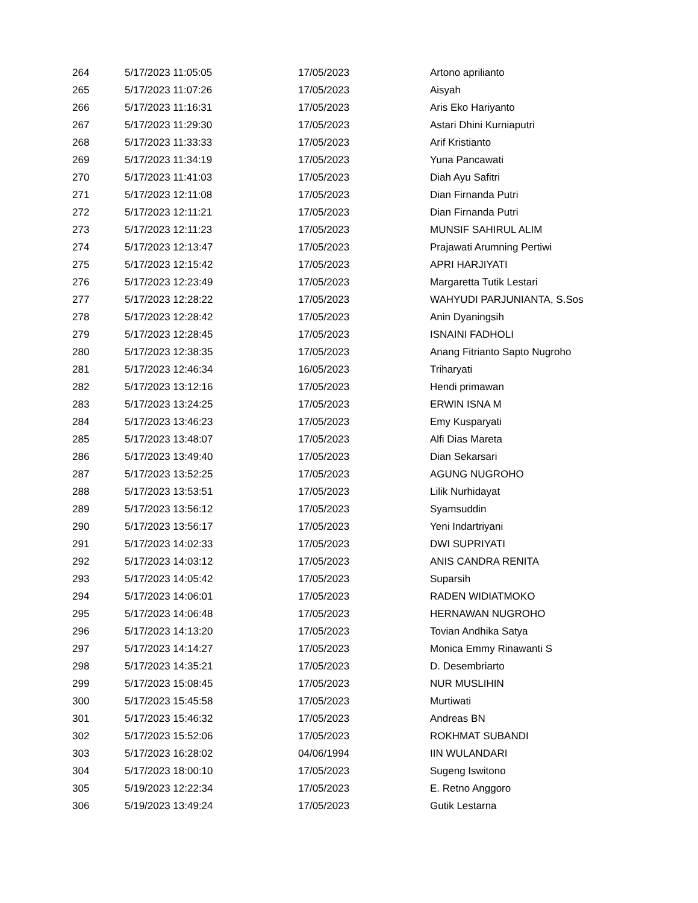| 264 | 5/17/2023 11:05:05 | 17/05/2023 | Artono aprilianto |
| 265 | 5/17/2023 11:07:26 | 17/05/2023 | Aisyah |
| 266 | 5/17/2023 11:16:31 | 17/05/2023 | Aris Eko Hariyanto |
| 267 | 5/17/2023 11:29:30 | 17/05/2023 | Astari Dhini Kurniaputri |
| 268 | 5/17/2023 11:33:33 | 17/05/2023 | Arif Kristianto |
| 269 | 5/17/2023 11:34:19 | 17/05/2023 | Yuna Pancawati |
| 270 | 5/17/2023 11:41:03 | 17/05/2023 | Diah Ayu Safitri |
| 271 | 5/17/2023 12:11:08 | 17/05/2023 | Dian Firnanda Putri |
| 272 | 5/17/2023 12:11:21 | 17/05/2023 | Dian Firnanda Putri |
| 273 | 5/17/2023 12:11:23 | 17/05/2023 | MUNSIF SAHIRUL ALIM |
| 274 | 5/17/2023 12:13:47 | 17/05/2023 | Prajawati Arumning Pertiwi |
| 275 | 5/17/2023 12:15:42 | 17/05/2023 | APRI HARJIYATI |
| 276 | 5/17/2023 12:23:49 | 17/05/2023 | Margaretta Tutik Lestari |
| 277 | 5/17/2023 12:28:22 | 17/05/2023 | WAHYUDI PARJUNIANTA, S.Sos |
| 278 | 5/17/2023 12:28:42 | 17/05/2023 | Anin Dyaningsih |
| 279 | 5/17/2023 12:28:45 | 17/05/2023 | ISNAINI FADHOLI |
| 280 | 5/17/2023 12:38:35 | 17/05/2023 | Anang Fitrianto Sapto Nugroho |
| 281 | 5/17/2023 12:46:34 | 16/05/2023 | Triharyati |
| 282 | 5/17/2023 13:12:16 | 17/05/2023 | Hendi primawan |
| 283 | 5/17/2023 13:24:25 | 17/05/2023 | ERWIN ISNA M |
| 284 | 5/17/2023 13:46:23 | 17/05/2023 | Emy Kusparyati |
| 285 | 5/17/2023 13:48:07 | 17/05/2023 | Alfi Dias Mareta |
| 286 | 5/17/2023 13:49:40 | 17/05/2023 | Dian Sekarsari |
| 287 | 5/17/2023 13:52:25 | 17/05/2023 | AGUNG NUGROHO |
| 288 | 5/17/2023 13:53:51 | 17/05/2023 | Lilik Nurhidayat |
| 289 | 5/17/2023 13:56:12 | 17/05/2023 | Syamsuddin |
| 290 | 5/17/2023 13:56:17 | 17/05/2023 | Yeni Indartriyani |
| 291 | 5/17/2023 14:02:33 | 17/05/2023 | DWI SUPRIYATI |
| 292 | 5/17/2023 14:03:12 | 17/05/2023 | ANIS CANDRA RENITA |
| 293 | 5/17/2023 14:05:42 | 17/05/2023 | Suparsih |
| 294 | 5/17/2023 14:06:01 | 17/05/2023 | RADEN WIDIATMOKO |
| 295 | 5/17/2023 14:06:48 | 17/05/2023 | HERNAWAN NUGROHO |
| 296 | 5/17/2023 14:13:20 | 17/05/2023 | Tovian Andhika Satya |
| 297 | 5/17/2023 14:14:27 | 17/05/2023 | Monica Emmy Rinawanti S |
| 298 | 5/17/2023 14:35:21 | 17/05/2023 | D. Desembriarto |
| 299 | 5/17/2023 15:08:45 | 17/05/2023 | NUR MUSLIHIN |
| 300 | 5/17/2023 15:45:58 | 17/05/2023 | Murtiwati |
| 301 | 5/17/2023 15:46:32 | 17/05/2023 | Andreas BN |
| 302 | 5/17/2023 15:52:06 | 17/05/2023 | ROKHMAT SUBANDI |
| 303 | 5/17/2023 16:28:02 | 04/06/1994 | IIN WULANDARI |
| 304 | 5/17/2023 18:00:10 | 17/05/2023 | Sugeng Iswitono |
| 305 | 5/19/2023 12:22:34 | 17/05/2023 | E. Retno Anggoro |
| 306 | 5/19/2023 13:49:24 | 17/05/2023 | Gutik Lestarna |